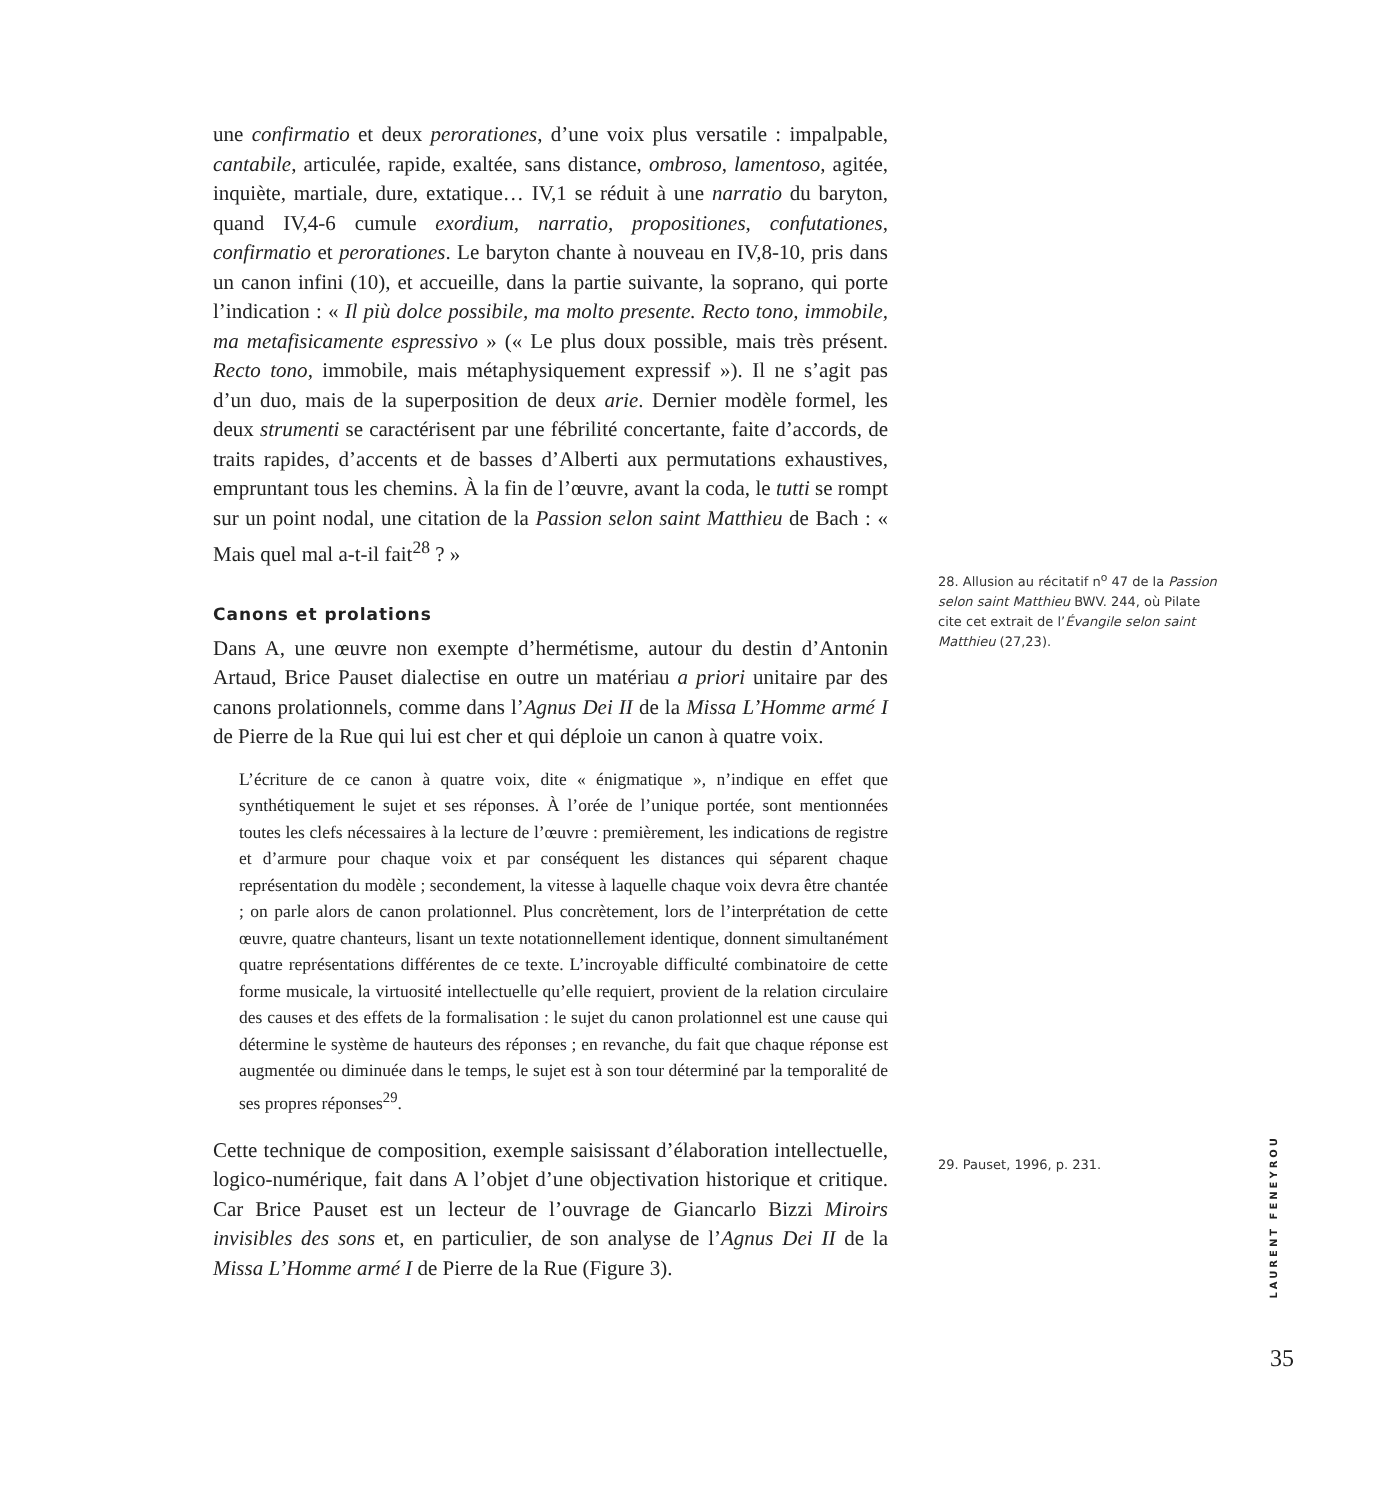une confirmatio et deux perorationes, d’une voix plus versatile : impalpable, cantabile, articulée, rapide, exaltée, sans distance, ombroso, lamentoso, agitée, inquiète, martiale, dure, extatique… IV,1 se réduit à une narratio du baryton, quand IV,4-6 cumule exordium, narratio, propositiones, confutationes, confirmatio et perorationes. Le baryton chante à nouveau en IV,8-10, pris dans un canon infini (10), et accueille, dans la partie suivante, la soprano, qui porte l’indication : « Il più dolce possibile, ma molto presente. Recto tono, immobile, ma metafisicamente espressivo » (« Le plus doux possible, mais très présent. Recto tono, immobile, mais métaphysiquement expressif »). Il ne s’agit pas d’un duo, mais de la superposition de deux arie. Dernier modèle formel, les deux strumenti se caractérisent par une fébrilité concertante, faite d’accords, de traits rapides, d’accents et de basses d’Alberti aux permutations exhaustives, empruntant tous les chemins. À la fin de l’œuvre, avant la coda, le tutti se rompt sur un point nodal, une citation de la Passion selon saint Matthieu de Bach : « Mais quel mal a-t-il fait<sup>28</sup> ? »
Canons et prolations
Dans A, une œuvre non exempte d’hermétisme, autour du destin d’Antonin Artaud, Brice Pauset dialectise en outre un matériau a priori unitaire par des canons prolationnels, comme dans l’Agnus Dei II de la Missa L’Homme armé I de Pierre de la Rue qui lui est cher et qui déploie un canon à quatre voix.
L’écriture de ce canon à quatre voix, dite « énigmatique », n’indique en effet que synthétiquement le sujet et ses réponses. À l’orée de l’unique portée, sont mentionnées toutes les clefs nécessaires à la lecture de l’œuvre : premièrement, les indications de registre et d’armure pour chaque voix et par conséquent les distances qui séparent chaque représentation du modèle ; secondement, la vitesse à laquelle chaque voix devra être chantée ; on parle alors de canon prolationnel. Plus concrètement, lors de l’interprétation de cette œuvre, quatre chanteurs, lisant un texte notationnellement identique, donnent simultanément quatre représentations différentes de ce texte. L’incroyable difficulté combinatoire de cette forme musicale, la virtuosité intellectuelle qu’elle requiert, provient de la relation circulaire des causes et des effets de la formalisation : le sujet du canon prolationnel est une cause qui détermine le système de hauteurs des réponses ; en revanche, du fait que chaque réponse est augmentée ou diminuée dans le temps, le sujet est à son tour déterminé par la temporalité de ses propres réponses<sup>29</sup>.
Cette technique de composition, exemple saisissant d’élaboration intellectuelle, logico-numérique, fait dans A l’objet d’une objectivation historique et critique. Car Brice Pauset est un lecteur de l’ouvrage de Giancarlo Bizzi Miroirs invisibles des sons et, en particulier, de son analyse de l’Agnus Dei II de la Missa L’Homme armé I de Pierre de la Rue (Figure 3).
28. Allusion au récitatif n<sup>o</sup> 47 de la Passion selon saint Matthieu BWV. 244, où Pilate cite cet extrait de l’Évangile selon saint Matthieu (27,23).
29. Pauset, 1996, p. 231.
LAURENT FENEYROU
35